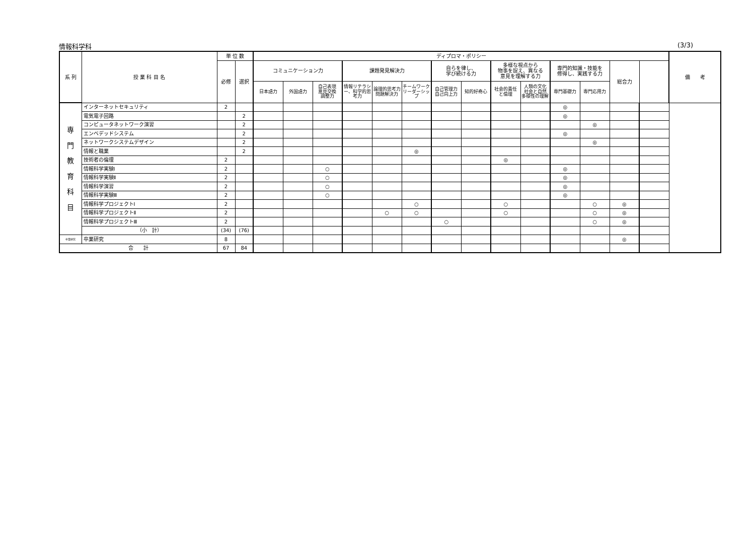情報科学科 (3/3)
| 系 列 | 授 業 科 目 名 | 単 位 数 | | ディプロマ・ポリシー | | | | | | | | | | | | | | 備 考 |
| --- | --- | --- | --- | --- | --- | --- | --- | --- | --- | --- | --- | --- | --- | --- | --- | --- | --- | --- |
| | | 必修 | 選択 | コミュニケーション力 | | | 課題発見解決力 | | | 自らを律し、 学び続ける力 | | 多様な視点から 物事を捉え、異なる 意見を理解する力 | | 専門的知識・技能を 修得し、実践する力 | | 総合力 | | |
| | | | | 日本語力 | 外国語力 | 自己表現 意見交換 調整力 | 情報リテラシー、科学的思考力 | 論理的思考力 問題解決力 | チームワーク リーダーシップ | 自己管理力 自己向上力 | 知的好奇心 | 社会的責任 と倫理 | 人類の文化 社会と自然 多様性の理解 | 専門基礎力 | 専門応用力 | | | |
| 専 門 教 育 科 目 | インターネットセキュリティ | 2 | | | | | | | | | | | | ◎ | | | | |
| | 電気電子回路 | | 2 | | | | | | | | | | | ◎ | | | | |
| | コンピュータネットワーク演習 | | 2 | | | | | | | | | | | | ◎ | | | |
| | エンベデッドシステム | | 2 | | | | | | | | | | | ◎ | | | | |
| | ネットワークシステムデザイン | | 2 | | | | | | | | | | | | ◎ | | | |
| | 情報と職業 | | 2 | | | | | | ◎ | | | | | | | | | |
| | 技術者の倫理 | 2 | | | | | | | | | | ◎ | | | | | | |
| | 情報科学実験Ⅰ | 2 | | | | ○ | | | | | | | | ◎ | | | | |
| | 情報科学実験Ⅱ | 2 | | | | ○ | | | | | | | | ◎ | | | | |
| | 情報科学演習 | 2 | | | | ○ | | | | | | | | ◎ | | | | |
| | 情報科学実験Ⅲ | 2 | | | | ○ | | | | | | | | ◎ | | | | |
| | 情報科学プロジェクトⅠ | 2 | | | | | | | ○ | | | ○ | | | ○ | ◎ | | |
| | 情報科学プロジェクトⅡ | 2 | | | | | | ○ | ○ | | | ○ | | | ○ | ◎ | | |
| | 情報科学プロジェクトⅢ | 2 | | | | | | | | ○ | | | | | ○ | ◎ | | |
| | （小 計） | (34) | (76) | | | | | | | | | | | | | | | |
| 卒業研究 | 卒業研究 | 8 | | | | | | | | | | | | | | ◎ | | |
| 合 計 | | 67 | 84 | | | | | | | | | | | | | | | |